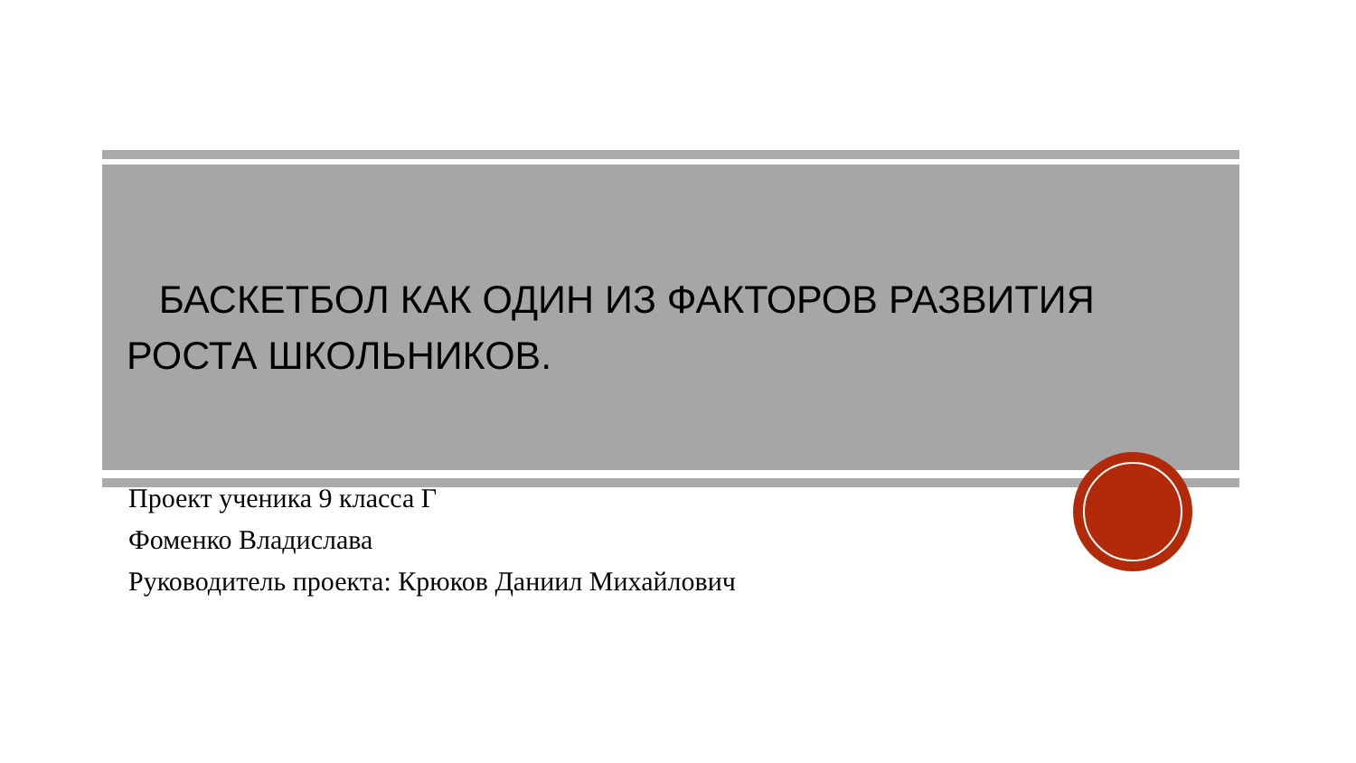БАСКЕТБОЛ КАК ОДИН ИЗ ФАКТОРОВ РАЗВИТИЯ РОСТА ШКОЛЬНИКОВ.
Проект ученика 9 класса Г
Фоменко Владислава
Руководитель проекта: Крюков Даниил Михайлович